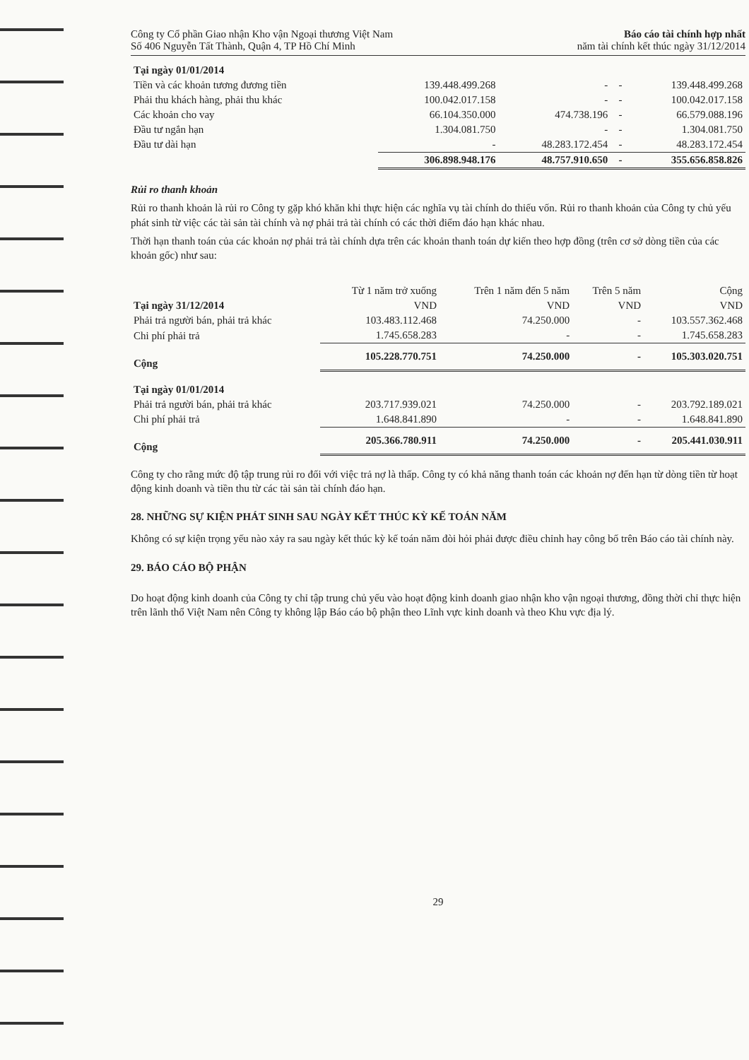Công ty Cổ phần Giao nhận Kho vận Ngoại thương Việt Nam
Số 406 Nguyễn Tất Thành, Quận 4, TP Hồ Chí Minh
Báo cáo tài chính hợp nhất
năm tài chính kết thúc ngày 31/12/2014
| Tại ngày 01/01/2014 | | | | |
| Tiền và các khoản tương đương tiền | 139.448.499.268 | - | - | 139.448.499.268 |
| Phải thu khách hàng, phải thu khác | 100.042.017.158 | - | - | 100.042.017.158 |
| Các khoản cho vay | 66.104.350.000 | 474.738.196 | - | 66.579.088.196 |
| Đầu tư ngắn hạn | 1.304.081.750 | - | - | 1.304.081.750 |
| Đầu tư dài hạn | - | 48.283.172.454 | - | 48.283.172.454 |
| | 306.898.948.176 | 48.757.910.650 | - | 355.656.858.826 |
Rủi ro thanh khoản
Rủi ro thanh khoản là rủi ro Công ty gặp khó khăn khi thực hiện các nghĩa vụ tài chính do thiếu vốn. Rủi ro thanh khoản của Công ty chủ yếu phát sinh từ việc các tài sản tài chính và nợ phải trả tài chính có các thời điểm đáo hạn khác nhau.
Thời hạn thanh toán của các khoản nợ phải trả tài chính dựa trên các khoản thanh toán dự kiến theo hợp đồng (trên cơ sở dòng tiền của các khoản gốc) như sau:
| | Từ 1 năm trở xuống | Trên 1 năm đến 5 năm | Trên 5 năm | Cộng |
| --- | --- | --- | --- | --- |
| Tại ngày 31/12/2014 | VND | VND | VND | VND |
| Phải trả người bán, phải trả khác | 103.483.112.468 | 74.250.000 | - | 103.557.362.468 |
| Chi phí phải trả | 1.745.658.283 | - | - | 1.745.658.283 |
| Cộng | 105.228.770.751 | 74.250.000 | - | 105.303.020.751 |
| Tại ngày 01/01/2014 | | | | |
| Phải trả người bán, phải trả khác | 203.717.939.021 | 74.250.000 | - | 203.792.189.021 |
| Chi phí phải trả | 1.648.841.890 | - | - | 1.648.841.890 |
| Cộng | 205.366.780.911 | 74.250.000 | - | 205.441.030.911 |
Công ty cho rằng mức độ tập trung rủi ro đối với việc trả nợ là thấp. Công ty có khả năng thanh toán các khoản nợ đến hạn từ dòng tiền từ hoạt động kinh doanh và tiền thu từ các tài sản tài chính đáo hạn.
28. NHỮNG SỰ KIỆN PHÁT SINH SAU NGÀY KẾT THÚC KỲ KẾ TOÁN NĂM
Không có sự kiện trọng yếu nào xảy ra sau ngày kết thúc kỳ kế toán năm đòi hỏi phải được điều chỉnh hay công bố trên Báo cáo tài chính này.
29. BÁO CÁO BỘ PHẬN
Do hoạt động kinh doanh của Công ty chỉ tập trung chủ yếu vào hoạt động kinh doanh giao nhận kho vận ngoại thương, đồng thời chỉ thực hiện trên lãnh thổ Việt Nam nên Công ty không lập Báo cáo bộ phận theo Lĩnh vực kinh doanh và theo Khu vực địa lý.
29